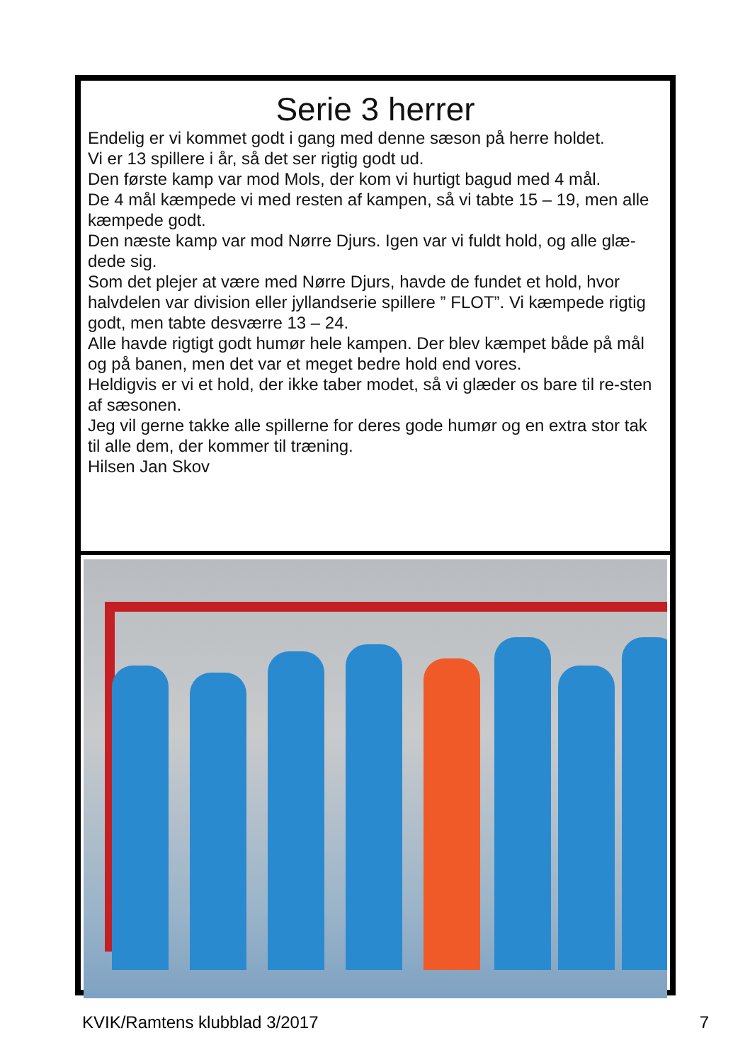Serie 3 herrer
Endelig er vi kommet godt i gang med denne sæson på herre holdet.
Vi er 13 spillere i år, så det ser rigtig godt ud.
Den første kamp var mod Mols, der kom vi hurtigt bagud med 4 mål.
De 4 mål kæmpede vi med resten af kampen, så vi tabte 15 – 19, men alle kæmpede godt.
Den næste kamp var mod Nørre Djurs. Igen var vi fuldt hold, og alle glæ-dede sig.
Som det plejer at være med Nørre Djurs, havde de fundet et hold, hvor halvdelen var division eller jyllandserie spillere ” FLOT”. Vi kæmpede rigtig godt, men tabte desværre 13 – 24.
Alle havde rigtigt godt humør hele kampen. Der blev kæmpet både på mål og på banen, men det var et meget bedre hold end vores.
Heldigvis er vi et hold, der ikke taber modet, så vi glæder os bare til re-sten af sæsonen.
Jeg vil gerne takke alle spillerne for deres gode humør og en extra stor tak til alle dem, der kommer til træning.
Hilsen Jan Skov
KVIK/Ramtens klubblad 3/2017 7